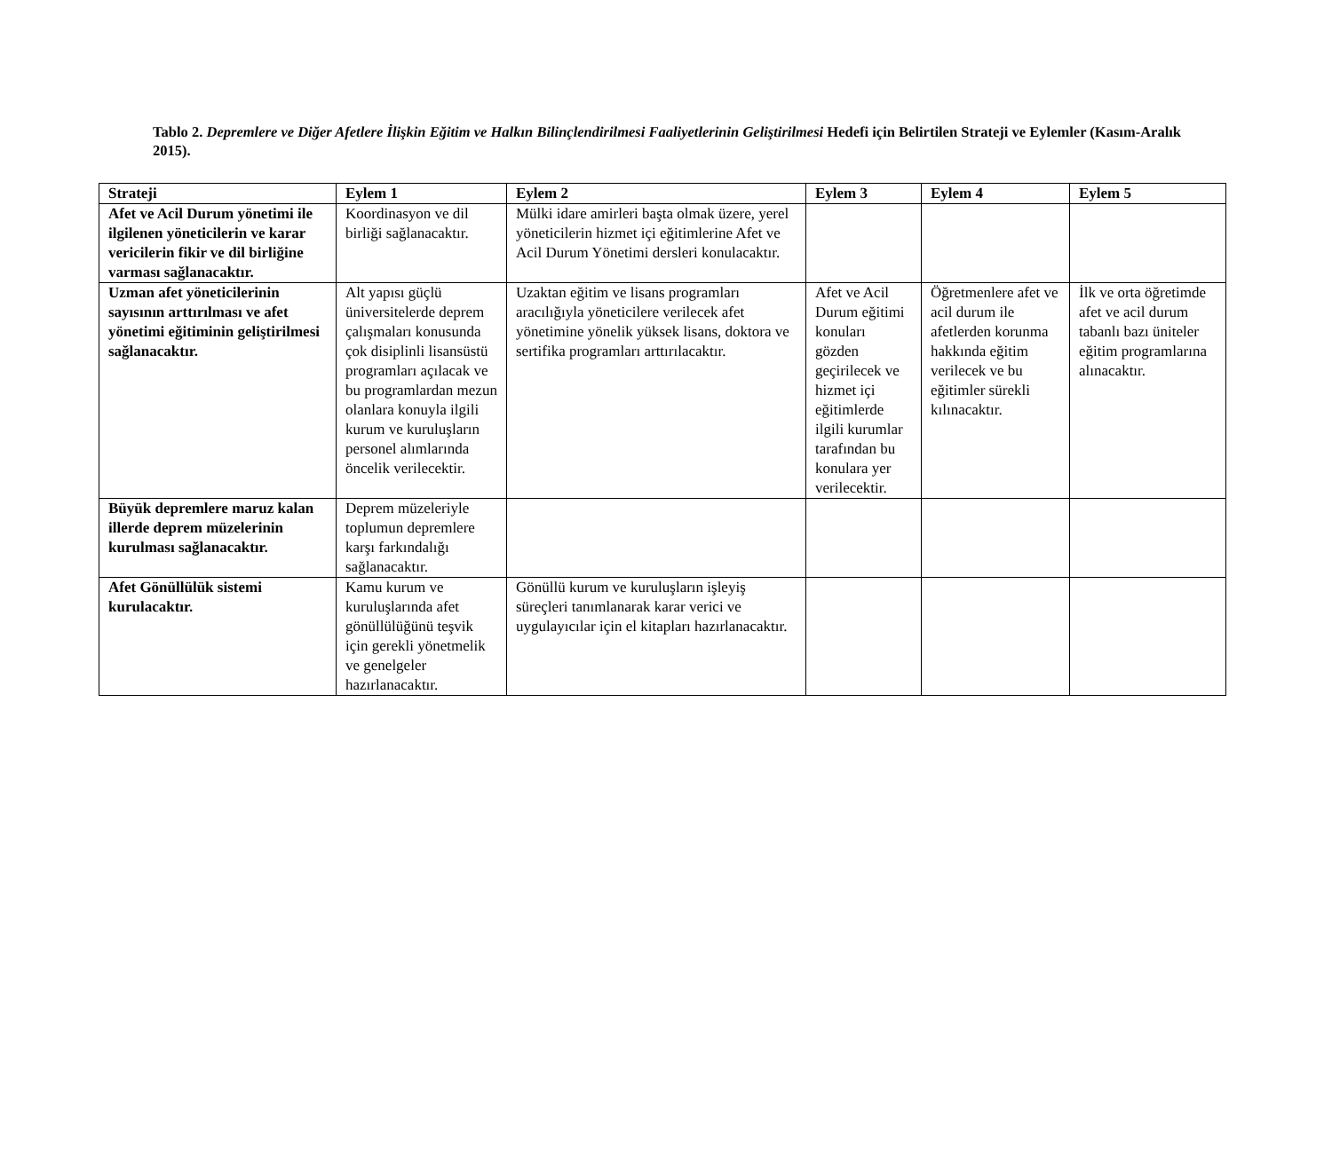Tablo 2. Depremlere ve Diğer Afetlere İlişkin Eğitim ve Halkın Bilinçlendirilmesi Faaliyetlerinin Geliştirilmesi Hedefi için Belirtilen Strateji ve Eylemler (Kasım-Aralık 2015).
| Strateji | Eylem 1 | Eylem 2 | Eylem 3 | Eylem 4 | Eylem 5 |
| --- | --- | --- | --- | --- | --- |
| Afet ve Acil Durum yönetimi ile ilgilenen yöneticilerin ve karar vericilerin fikir ve dil birliğine varması sağlanacaktır. | Koordinasyon ve dil birliği sağlanacaktır. | Mülki idare amirleri başta olmak üzere, yerel yöneticilerin hizmet içi eğitimlerine Afet ve Acil Durum Yönetimi dersleri konulacaktır. | | | |
| Uzman afet yöneticilerinin sayısının arttırılması ve afet yönetimi eğitiminin geliştirilmesi sağlanacaktır. | Alt yapısı güçlü üniversitelerde deprem çalışmaları konusunda çok disiplinli lisansüstü programları açılacak ve bu programlardan mezun olanlara konuyla ilgili kurum ve kuruluşların personel alımlarında öncelik verilecektir. | Uzaktan eğitim ve lisans programları aracılığıyla yöneticilere verilecek afet yönetimine yönelik yüksek lisans, doktora ve sertifika programları arttırılacaktır. | Afet ve Acil Durum eğitimi konuları gözden geçirilecek ve hizmet içi eğitimlerde ilgili kurumlar tarafından bu konulara yer verilecektir. | Öğretmenlere afet ve acil durum ile afetlerden korunma hakkında eğitim verilecek ve bu eğitimler sürekli kılınacaktır. | İlk ve orta öğretimde afet ve acil durum tabanlı bazı üniteler eğitim programlarına alınacaktır. |
| Büyük depremlere maruz kalan illerde deprem müzelerinin kurulması sağlanacaktır. | Deprem müzeleriyle toplumun depremlere karşı farkındalığı sağlanacaktır. | | | | |
| Afet Gönüllülük sistemi kurulacaktır. | Kamu kurum ve kuruluşlarında afet gönüllülüğünü teşvik için gerekli yönetmelik ve genelgeler hazırlanacaktır. | Gönüllü kurum ve kuruluşların işleyiş süreçleri tanımlanarak karar verici ve uygulayıcılar için el kitapları hazırlanacaktır. | | | |